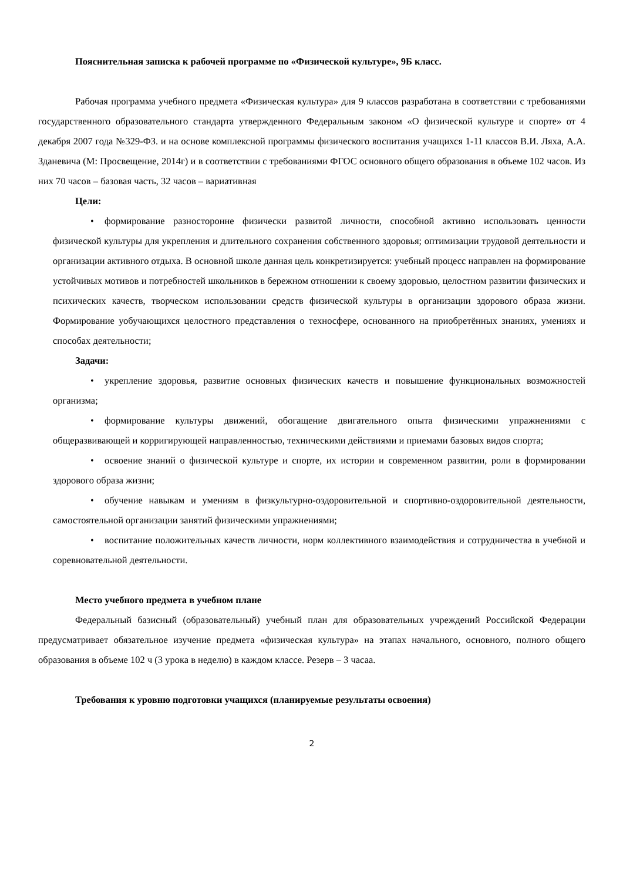Пояснительная записка к рабочей программе по «Физической культуре», 9Б класс.
Рабочая программа учебного предмета «Физическая культура» для 9 классов разработана в соответствии с требованиями государственного образовательного стандарта утвержденного Федеральным законом «О физической культуре и спорте» от 4 декабря 2007 года №329-ФЗ. и на основе комплексной программы физического воспитания учащихся 1-11 классов В.И. Ляха, А.А. Зданевича (М: Просвещение, 2014г) и в соответствии с требованиями ФГОС основного общего образования в объеме 102 часов. Из них 70 часов – базовая часть, 32 часов – вариативная
Цели:
• формирование разносторонне физически развитой личности, способной активно использовать ценности физической культуры для укрепления и длительного сохранения собственного здоровья; оптимизации трудовой деятельности и организации активного отдыха. В основной школе данная цель конкретизируется: учебный процесс направлен на формирование устойчивых мотивов и потребностей школьников в бережном отношении к своему здоровью, целостном развитии физических и психических качеств, творческом использовании средств физической культуры в организации здорового образа жизни. Формирование уобучающихся целостного представления о техносфере, основанного на приобретённых знаниях, умениях и способах деятельности;
Задачи:
• укрепление здоровья, развитие основных физических качеств и повышение функциональных возможностей организма;
• формирование культуры движений, обогащение двигательного опыта физическими упражнениями с общеразвивающей и корригирующей направленностью, техническими действиями и приемами базовых видов спорта;
• освоение знаний о физической культуре и спорте, их истории и современном развитии, роли в формировании здорового образа жизни;
• обучение навыкам и умениям в физкультурно-оздоровительной и спортивно-оздоровительной деятельности, самостоятельной организации занятий физическими упражнениями;
• воспитание положительных качеств личности, норм коллективного взаимодействия и сотрудничества в учебной и соревновательной деятельности.
Место учебного предмета в учебном плане
Федеральный базисный (образовательный) учебный план для образовательных учреждений Российской Федерации предусматривает обязательное изучение предмета «физическая культура» на этапах начального, основного, полного общего образования в объеме 102 ч (3 урока в неделю) в каждом классе. Резерв – 3 часаа.
Требования к уровню подготовки учащихся (планируемые результаты освоения)
2